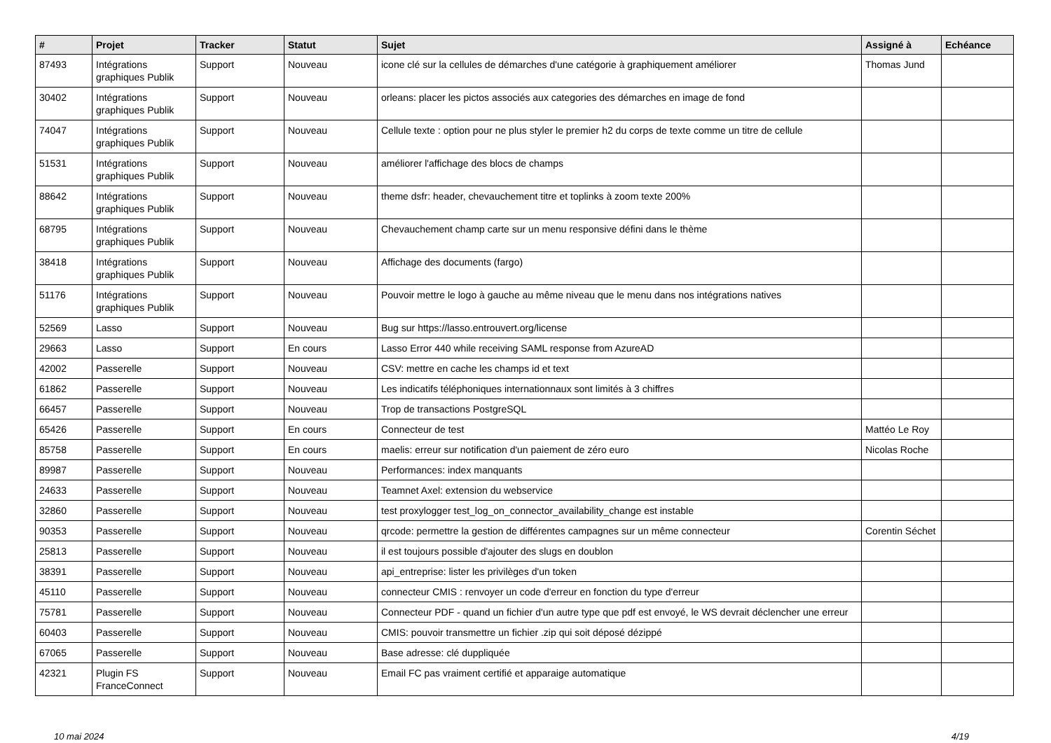| # | Projet | Tracker | Statut | Sujet | Assigné à | Echéance |
| --- | --- | --- | --- | --- | --- | --- |
| 87493 | Intégrations graphiques Publik | Support | Nouveau | icone clé sur la cellules de démarches d'une catégorie à graphiquement améliorer | Thomas Jund | |
| 30402 | Intégrations graphiques Publik | Support | Nouveau | orleans: placer les pictos associés aux categories des démarches en image de fond | | |
| 74047 | Intégrations graphiques Publik | Support | Nouveau | Cellule texte : option pour ne plus styler le premier h2 du corps de texte comme un titre de cellule | | |
| 51531 | Intégrations graphiques Publik | Support | Nouveau | améliorer l'affichage des blocs de champs | | |
| 88642 | Intégrations graphiques Publik | Support | Nouveau | theme dsfr: header, chevauchement titre et toplinks à zoom texte 200% | | |
| 68795 | Intégrations graphiques Publik | Support | Nouveau | Chevauchement champ carte sur un menu responsive défini dans le thème | | |
| 38418 | Intégrations graphiques Publik | Support | Nouveau | Affichage des documents (fargo) | | |
| 51176 | Intégrations graphiques Publik | Support | Nouveau | Pouvoir mettre le logo à gauche au même niveau que le menu dans nos intégrations natives | | |
| 52569 | Lasso | Support | Nouveau | Bug sur https://lasso.entrouvert.org/license | | |
| 29663 | Lasso | Support | En cours | Lasso Error 440 while receiving SAML response from AzureAD | | |
| 42002 | Passerelle | Support | Nouveau | CSV: mettre en cache les champs id et text | | |
| 61862 | Passerelle | Support | Nouveau | Les indicatifs téléphoniques internationnaux sont limités à 3 chiffres | | |
| 66457 | Passerelle | Support | Nouveau | Trop de transactions PostgreSQL | | |
| 65426 | Passerelle | Support | En cours | Connecteur de test | Mattéo Le Roy | |
| 85758 | Passerelle | Support | En cours | maelis: erreur sur notification d'un paiement de zéro euro | Nicolas Roche | |
| 89987 | Passerelle | Support | Nouveau | Performances: index manquants | | |
| 24633 | Passerelle | Support | Nouveau | Teamnet Axel: extension du webservice | | |
| 32860 | Passerelle | Support | Nouveau | test proxylogger test_log_on_connector_availability_change est instable | | |
| 90353 | Passerelle | Support | Nouveau | qrcode: permettre la gestion de différentes campagnes sur un même connecteur | Corentin Séchet | |
| 25813 | Passerelle | Support | Nouveau | il est toujours possible d'ajouter des slugs en doublon | | |
| 38391 | Passerelle | Support | Nouveau | api_entreprise: lister les privilèges d'un token | | |
| 45110 | Passerelle | Support | Nouveau | connecteur CMIS : renvoyer un code d'erreur en fonction du type d'erreur | | |
| 75781 | Passerelle | Support | Nouveau | Connecteur PDF - quand un fichier d'un autre type que pdf est envoyé, le WS devrait déclencher une erreur | | |
| 60403 | Passerelle | Support | Nouveau | CMIS: pouvoir transmettre un fichier .zip qui soit déposé dézippé | | |
| 67065 | Passerelle | Support | Nouveau | Base adresse: clé duppliquée | | |
| 42321 | Plugin FS FranceConnect | Support | Nouveau | Email FC pas vraiment certifié et apparaige automatique | | |
10 mai 2024 4/19